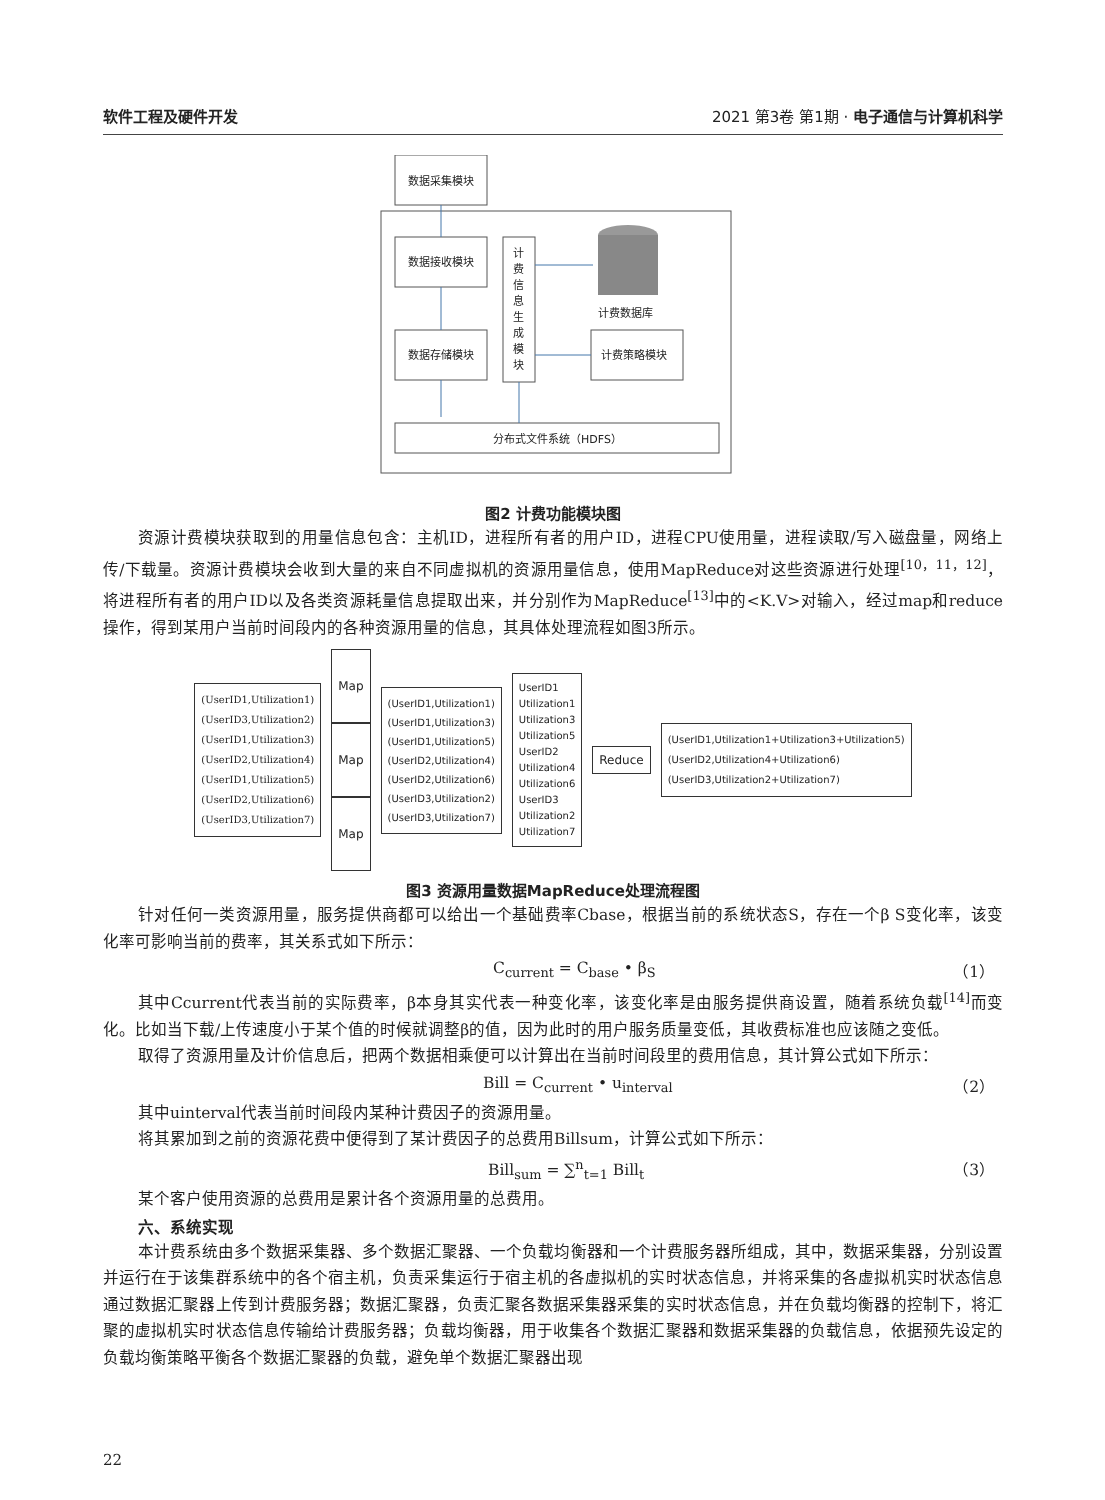软件工程及硬件开发 2021 第3卷 第1期 · 电子通信与计算机科学
数据采集模块
数据接收模块
数据存储模块
计
费
信
息
生
成
模
块
计费数据库
计费策略模块
分布式文件系统（HDFS）
图2 计费功能模块图
资源计费模块获取到的用量信息包含：主机ID，进程所有者的用户ID，进程CPU使用量，进程读取/写入磁盘量，网络上传/下载量。资源计费模块会收到大量的来自不同虚拟机的资源用量信息，使用MapReduce对这些资源进行处理<sup>[10，11，12]</sup>，将进程所有者的用户ID以及各类资源耗量信息提取出来，并分别作为MapReduce<sup>[13]</sup>中的<K.V>对输入，经过map和reduce操作，得到某用户当前时间段内的各种资源用量的信息，其具体处理流程如图3所示。
(UserID1,Utilization1)
(UserID3,Utilization2)
(UserID1,Utilization3)
(UserID2,Utilization4)
(UserID1,Utilization5)
(UserID2,Utilization6)
(UserID3,Utilization7)
Map
Map
Map
(UserID1,Utilization1)
(UserID1,Utilization3)
(UserID1,Utilization5)
(UserID2,Utilization4)
(UserID2,Utilization6)
(UserID3,Utilization2)
(UserID3,Utilization7)
UserID1
Utilization1
Utilization3
Utilization5
UserID2
Utilization4
Utilization6
UserID3
Utilization2
Utilization7
Reduce
(UserID1,Utilization1+Utilization3+Utilization5)
(UserID2,Utilization4+Utilization6)
(UserID3,Utilization2+Utilization7)
图3 资源用量数据MapReduce处理流程图
针对任何一类资源用量，服务提供商都可以给出一个基础费率Cbase，根据当前的系统状态S，存在一个β S变化率，该变化率可影响当前的费率，其关系式如下所示：
C<sub>current</sub> = C<sub>base</sub> • β<sub>S</sub> （1）
其中Ccurrent代表当前的实际费率，β本身其实代表一种变化率，该变化率是由服务提供商设置，随着系统负载<sup>[14]</sup>而变化。比如当下载/上传速度小于某个值的时候就调整β的值，因为此时的用户服务质量变低，其收费标准也应该随之变低。
取得了资源用量及计价信息后，把两个数据相乘便可以计算出在当前时间段里的费用信息，其计算公式如下所示：
Bill = C<sub>current</sub> • u<sub>interval</sub> （2）
其中uinterval代表当前时间段内某种计费因子的资源用量。
将其累加到之前的资源花费中便得到了某计费因子的总费用Billsum，计算公式如下所示：
Bill<sub>sum</sub> = ∑<sup>n</sup><sub>t=1</sub> Bill<sub>t</sub> （3）
某个客户使用资源的总费用是累计各个资源用量的总费用。
六、系统实现
本计费系统由多个数据采集器、多个数据汇聚器、一个负载均衡器和一个计费服务器所组成，其中，数据采集器，分别设置并运行在于该集群系统中的各个宿主机，负责采集运行于宿主机的各虚拟机的实时状态信息，并将采集的各虚拟机实时状态信息通过数据汇聚器上传到计费服务器；数据汇聚器，负责汇聚各数据采集器采集的实时状态信息，并在负载均衡器的控制下，将汇聚的虚拟机实时状态信息传输给计费服务器；负载均衡器，用于收集各个数据汇聚器和数据采集器的负载信息，依据预先设定的负载均衡策略平衡各个数据汇聚器的负载，避免单个数据汇聚器出现
22